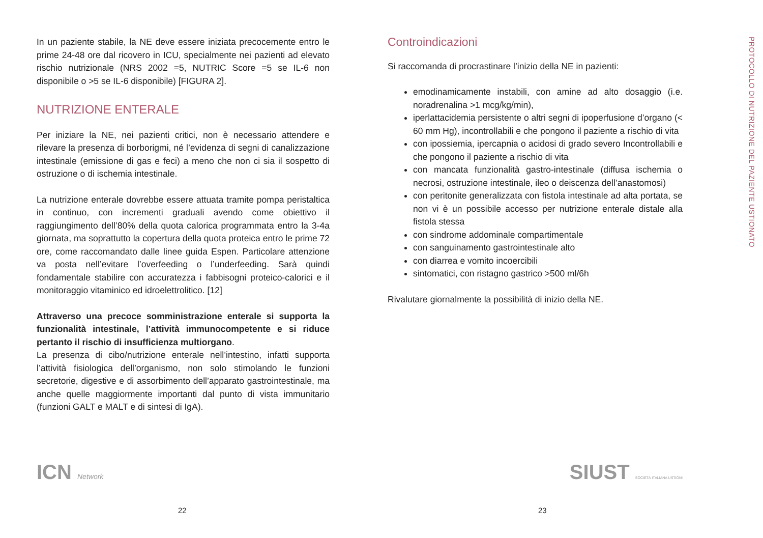In un paziente stabile, la NE deve essere iniziata precocemente entro le prime 24-48 ore dal ricovero in ICU, specialmente nei pazienti ad elevato rischio nutrizionale (NRS 2002 =5, NUTRIC Score =5 se IL-6 non disponibile o >5 se IL-6 disponibile) [FIGURA 2].
NUTRIZIONE ENTERALE
Per iniziare la NE, nei pazienti critici, non è necessario attendere e rilevare la presenza di borborigmi, né l’evidenza di segni di canalizzazione intestinale (emissione di gas e feci) a meno che non ci sia il sospetto di ostruzione o di ischemia intestinale.
La nutrizione enterale dovrebbe essere attuata tramite pompa peristaltica in continuo, con incrementi graduali avendo come obiettivo il raggiungimento dell’80% della quota calorica programmata entro la 3-4a giornata, ma soprattutto la copertura della quota proteica entro le prime 72 ore, come raccomandato dalle linee guida Espen. Particolare attenzione va posta nell’evitare l’overfeeding o l’underfeeding. Sarà quindi fondamentale stabilire con accuratezza i fabbisogni proteico-calorici e il monitoraggio vitaminico ed idroelettrolitico. [12]
Attraverso una precoce somministrazione enterale si supporta la funzionalità intestinale, l’attività immunocompetente e si riduce pertanto il rischio di insufficienza multiorgano.
La presenza di cibo/nutrizione enterale nell’intestino, infatti supporta l’attività fisiologica dell’organismo, non solo stimolando le funzioni secretorie, digestive e di assorbimento dell’apparato gastrointestinale, ma anche quelle maggiormente importanti dal punto di vista immunitario (funzioni GALT e MALT e di sintesi di IgA).
ICN Network
22
Controindicazioni
Si raccomanda di procrastinare l’inizio della NE in pazienti:
emodinamicamente instabili, con amine ad alto dosaggio (i.e. noradrenalina >1 mcg/kg/min),
iperlattacidemia persistente o altri segni di ipoperfusione d’organo (< 60 mm Hg), incontrollabili e che pongono il paziente a rischio di vita
con ipossiemia, ipercapnia o acidosi di grado severo Incontrollabili e che pongono il paziente a rischio di vita
con mancata funzionalità gastro-intestinale (diffusa ischemia o necrosi, ostruzione intestinale, ileo o deiscenza dell’anastomosi)
con peritonite generalizzata con fistola intestinale ad alta portata, se non vi è un possibile accesso per nutrizione enterale distale alla fistola stessa
con sindrome addominale compartimentale
con sanguinamento gastrointestinale alto
con diarrea e vomito incoercibili
sintomatici, con ristagno gastrico >500 ml/6h
Rivalutare giornalmente la possibilità di inizio della NE.
SIUST SOCIETÀ ITALIANA USTIONI
23
PROTOCOLLO DI NUTRIZIONE DEL PAZIENTE USTIONATO